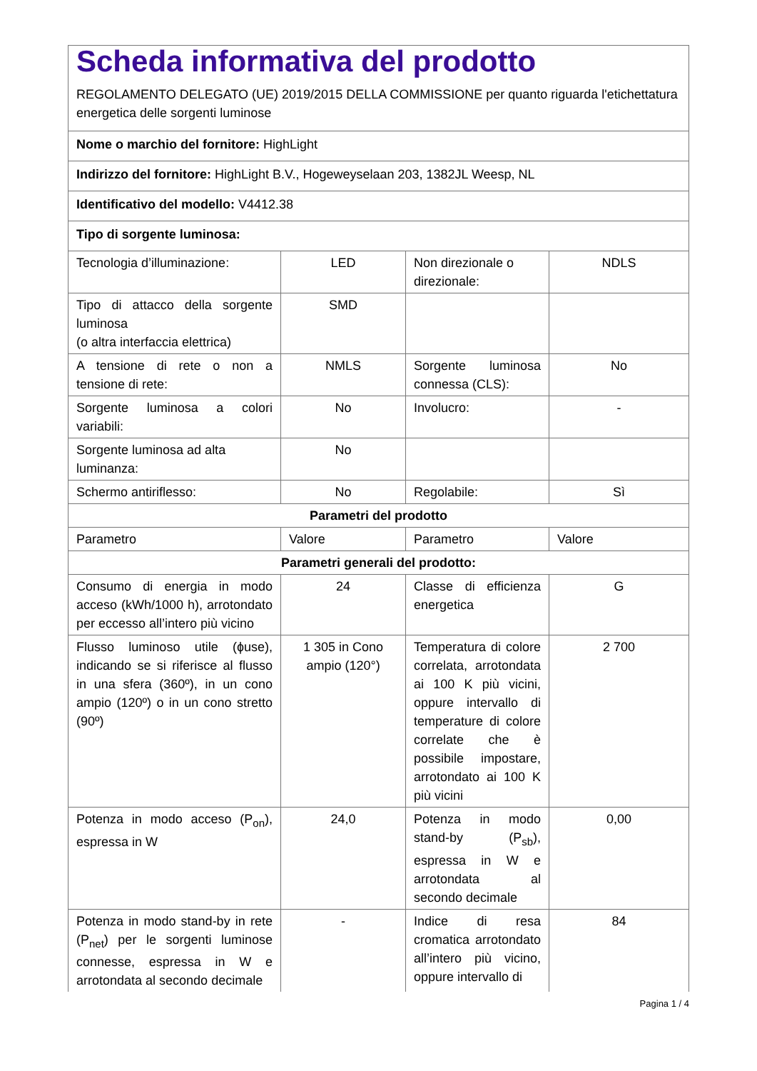| Scheda informativa del prodotto REGOLAMENTO DELEGATO (UE) 2019/2015 DELLA COMMISSIONE per quanto riguarda l'etichettatura energetica delle sorgenti luminose | | | |
| Nome o marchio del fornitore: HighLight | | | |
| Indirizzo del fornitore: HighLight B.V., Hogeweyselaan 203, 1382JL Weesp, NL | | | |
| Identificativo del modello: V4412.38 | | | |
| Tipo di sorgente luminosa: | | | |
| Tecnologia d’illuminazione: | LED | Non direzionale o direzionale: | NDLS |
| Tipo di attacco della sorgente luminosa (o altra interfaccia elettrica) | SMD | | |
| A tensione di rete o non a tensione di rete: | NMLS | Sorgente luminosa connessa (CLS): | No |
| Sorgente luminosa a colori variabili: | No | Involucro: | - |
| Sorgente luminosa ad alta luminanza: | No | | |
| Schermo antiriflesso: | No | Regolabile: | Sì |
| Parametri del prodotto | | | |
| Parametro | Valore | Parametro | Valore |
| Parametri generali del prodotto: | | | |
| Consumo di energia in modo acceso (kWh/1000 h), arrotondato per eccesso all’intero più vicino | 24 | Classe di efficienza energetica | G |
| Flusso luminoso utile (ɸuse), indicando se si riferisce al flusso in una sfera (360º), in un cono ampio (120º) o in un cono stretto (90º) | 1 305 in Cono ampio (120°) | Temperatura di colore correlata, arrotondata ai 100 K più vicini, oppure intervallo di temperature di colore correlate che è possibile impostare, arrotondato ai 100 K più vicini | 2 700 |
| Potenza in modo acceso (P<sub>on</sub>), espressa in W | 24,0 | Potenza in modo stand-by (P<sub>sb</sub>), espressa in W e arrotondata al secondo decimale | 0,00 |
| Potenza in modo stand-by in rete (P<sub>net</sub>) per le sorgenti luminose connesse, espressa in W e arrotondata al secondo decimale | - | Indice di resa cromatica arrotondato all’intero più vicino, oppure intervallo di | 84 |
Pagina 1 / 4